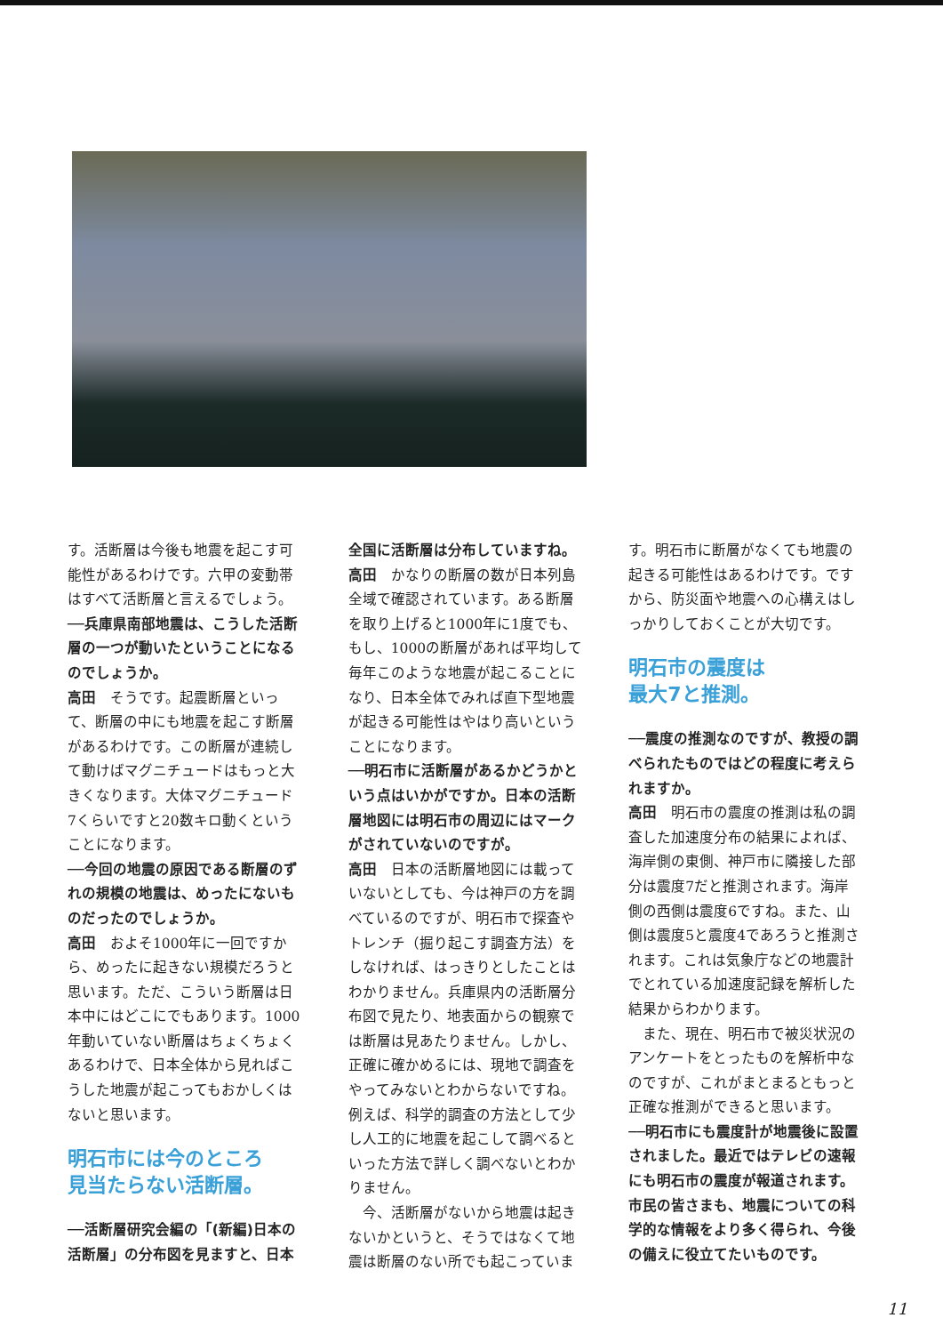す。活断層は今後も地震を起こす可能性があるわけです。六甲の変動帯はすべて活断層と言えるでしょう。
──兵庫県南部地震は、こうした活断層の一つが動いたということになるのでしょうか。
高田　そうです。起震断層といって、断層の中にも地震を起こす断層があるわけです。この断層が連続して動けばマグニチュードはもっと大きくなります。大体マグニチュード7くらいですと20数キロ動くということになります。
──今回の地震の原因である断層のずれの規模の地震は、めったにないものだったのでしょうか。
高田　およそ1000年に一回ですから、めったに起きない規模だろうと思います。ただ、こういう断層は日本中にはどこにでもあります。1000年動いていない断層はちょくちょくあるわけで、日本全体から見ればこうした地震が起こってもおかしくはないと思います。
明石市には今のところ
見当たらない活断層。
──活断層研究会編の「(新編)日本の活断層」の分布図を見ますと、日本
全国に活断層は分布していますね。
高田　かなりの断層の数が日本列島全域で確認されています。ある断層を取り上げると1000年に1度でも、もし、1000の断層があれば平均して毎年このような地震が起こることになり、日本全体でみれば直下型地震が起きる可能性はやはり高いということになります。
──明石市に活断層があるかどうかという点はいかがですか。日本の活断層地図には明石市の周辺にはマークがされていないのですが。
高田　日本の活断層地図には載っていないとしても、今は神戸の方を調べているのですが、明石市で探査やトレンチ（掘り起こす調査方法）をしなければ、はっきりとしたことはわかりません。兵庫県内の活断層分布図で見たり、地表面からの観察では断層は見あたりません。しかし、正確に確かめるには、現地で調査をやってみないとわからないですね。例えば、科学的調査の方法として少し人工的に地震を起こして調べるといった方法で詳しく調べないとわかりません。
　今、活断層がないから地震は起きないかというと、そうではなくて地震は断層のない所でも起こっていま
す。明石市に断層がなくても地震の起きる可能性はあるわけです。ですから、防災面や地震への心構えはしっかりしておくことが大切です。
明石市の震度は
最大7と推測。
──震度の推測なのですが、教授の調べられたものではどの程度に考えられますか。
高田　明石市の震度の推測は私の調査した加速度分布の結果によれば、海岸側の東側、神戸市に隣接した部分は震度7だと推測されます。海岸側の西側は震度6ですね。また、山側は震度5と震度4であろうと推測されます。これは気象庁などの地震計でとれている加速度記録を解析した結果からわかります。
　また、現在、明石市で被災状況のアンケートをとったものを解析中なのですが、これがまとまるともっと正確な推測ができると思います。
──明石市にも震度計が地震後に設置されました。最近ではテレビの速報にも明石市の震度が報道されます。市民の皆さまも、地震についての科学的な情報をより多く得られ、今後の備えに役立てたいものです。
11